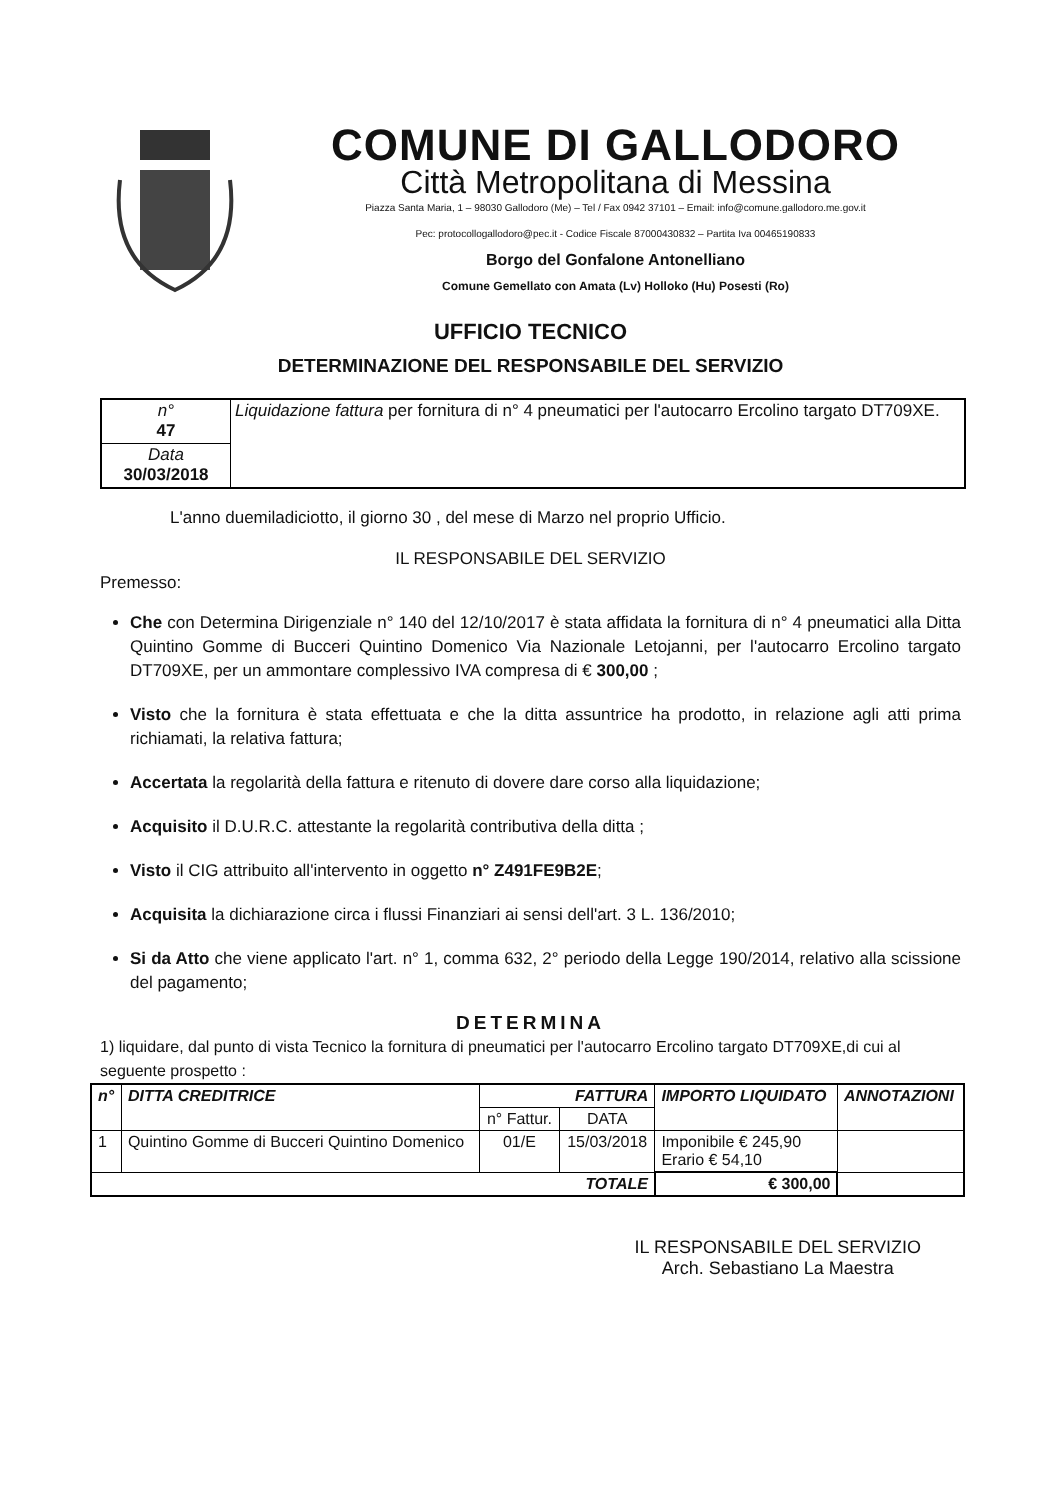COMUNE DI GALLODORO
Città Metropolitana di Messina
Piazza Santa Maria, 1 – 98030 Gallodoro (Me) – Tel / Fax 0942 37101 – Email: info@comune.gallodoro.me.gov.it
Pec: protocollogallodoro@pec.it - Codice Fiscale 87000430832 – Partita Iva 00465190833
Borgo del Gonfalone Antonelliano
Comune Gemellato con Amata (Lv) Holloko (Hu) Posesti (Ro)
UFFICIO TECNICO
DETERMINAZIONE DEL RESPONSABILE DEL SERVIZIO
| n° 47 | Liquidazione fattura per fornitura di n° 4 pneumatici per l'autocarro Ercolino targato DT709XE. |
| Data 30/03/2018 | |
L'anno duemiladiciotto, il giorno 30 , del mese di Marzo nel proprio Ufficio.
IL RESPONSABILE DEL SERVIZIO
Premesso:
Che con Determina Dirigenziale n° 140 del 12/10/2017 è stata affidata la fornitura di n° 4 pneumatici alla Ditta Quintino Gomme di Bucceri Quintino Domenico Via Nazionale Letojanni, per l'autocarro Ercolino targato DT709XE, per un ammontare complessivo IVA compresa di € 300,00 ;
Visto che la fornitura è stata effettuata e che la ditta assuntrice ha prodotto, in relazione agli atti prima richiamati, la relativa fattura;
Accertata la regolarità della fattura e ritenuto di dovere dare corso alla liquidazione;
Acquisito il D.U.R.C. attestante la regolarità contributiva della ditta ;
Visto il CIG attribuito all'intervento in oggetto n° Z491FE9B2E;
Acquisita la dichiarazione circa i flussi Finanziari ai sensi dell'art. 3 L. 136/2010;
Si da Atto che viene applicato l'art. n° 1, comma 632, 2° periodo della Legge 190/2014, relativo alla scissione del pagamento;
DETERMINA
1) liquidare, dal punto di vista Tecnico la fornitura di pneumatici per l'autocarro Ercolino targato DT709XE,di cui al seguente prospetto :
| n° | DITTA CREDITRICE | FATTURA | | IMPORTO LIQUIDATO | ANNOTAZIONI |
| --- | --- | --- | --- | --- | --- |
| | | n° Fattur. | DATA | | |
| 1 | Quintino Gomme di Bucceri Quintino Domenico | 01/E | 15/03/2018 | Imponibile € 245,90 Erario € 54,10 | |
| TOTALE | | | | € 300,00 | |
IL RESPONSABILE DEL SERVIZIO
Arch. Sebastiano La Maestra